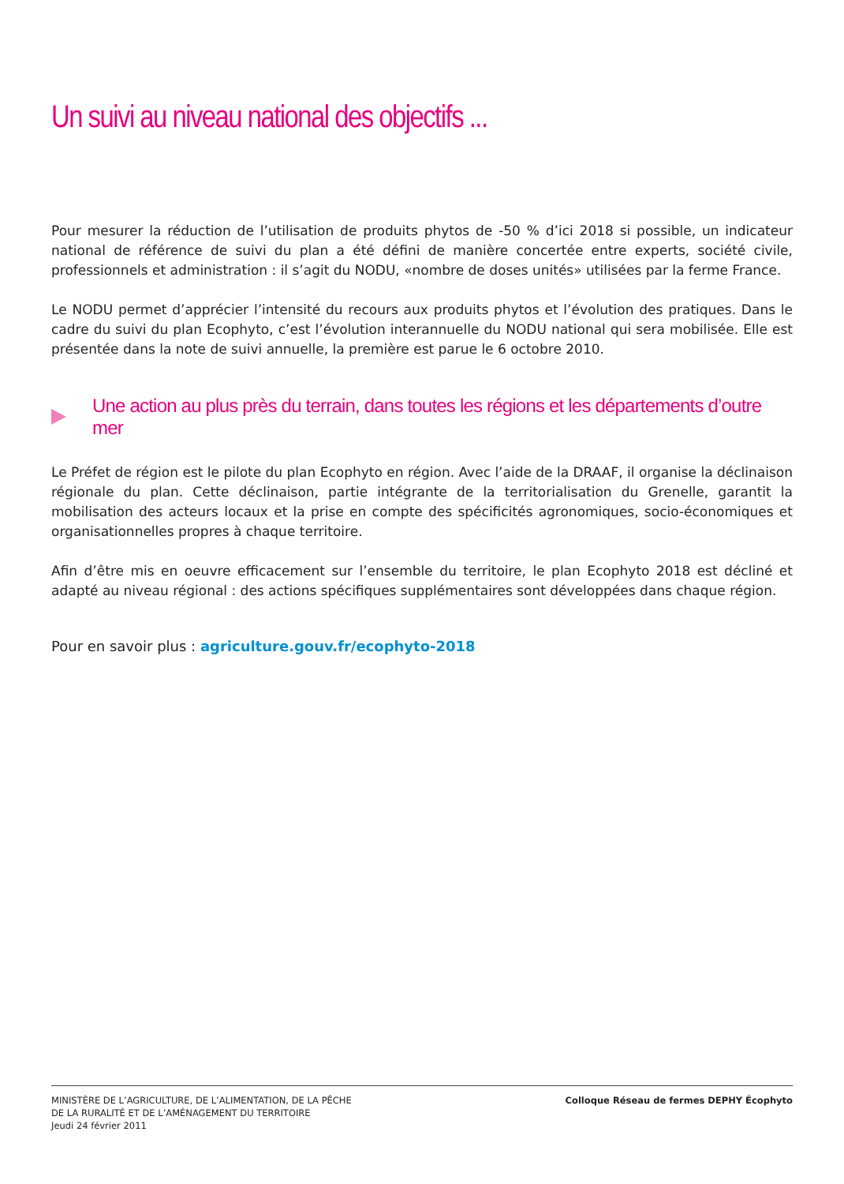Un suivi au niveau national des objectifs ...
Pour mesurer la réduction de l’utilisation de produits phytos de -50 % d’ici 2018 si possible, un indicateur national de référence de suivi du plan a été défini de manière concertée entre experts, société civile, professionnels et administration : il s’agit du NODU, «nombre de doses unités» utilisées par la ferme France.
Le NODU permet d’apprécier l’intensité du recours aux produits phytos et l’évolution des pratiques. Dans le cadre du suivi du plan Ecophyto, c’est l’évolution interannuelle du NODU national qui sera mobilisée. Elle est présentée dans la note de suivi annuelle, la première est parue le 6 octobre 2010.
Une action au plus près du terrain, dans toutes les régions et les départements d’outre mer
Le Préfet de région est le pilote du plan Ecophyto en région. Avec l’aide de la DRAAF, il organise la déclinaison régionale du plan. Cette déclinaison, partie intégrante de la territorialisation du Grenelle, garantit la mobilisation des acteurs locaux et la prise en compte des spécificités agronomiques, socio-économiques et organisationnelles propres à chaque territoire.
Afin d’être mis en oeuvre efficacement sur l’ensemble du territoire, le plan Ecophyto 2018 est décliné et adapté au niveau régional : des actions spécifiques supplémentaires sont développées dans chaque région.
Pour en savoir plus : agriculture.gouv.fr/ecophyto-2018
MINISTÈRE DE L’AGRICULTURE, DE L’ALIMENTATION, DE LA PÊCHE
DE LA RURALITÉ ET DE L’AMÉNAGEMENT DU TERRITOIRE
Jeudi 24 février 2011
Colloque Réseau de fermes DEPHY Écophyto